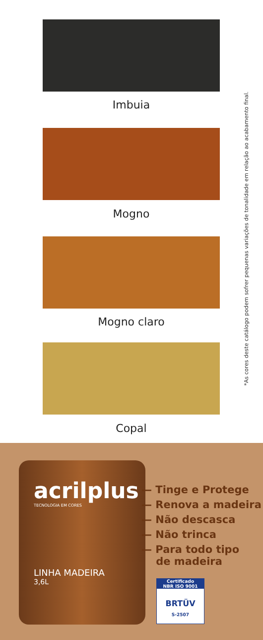Imbuia
Mogno
Mogno claro
Copal
*As cores deste catálogo podem sofrer pequenas variações de tonalidade em relação ao acabamento final.
acrilplus
TECNOLOGIA EM CORES
LINHA MADEIRA
3,6L
— Tinge e Protege
— Renova a madeira
— Não descasca
— Não trinca
— Para todo tipo
de madeira
Certificado
NBR ISO 9001
BRTÜV
S-2507